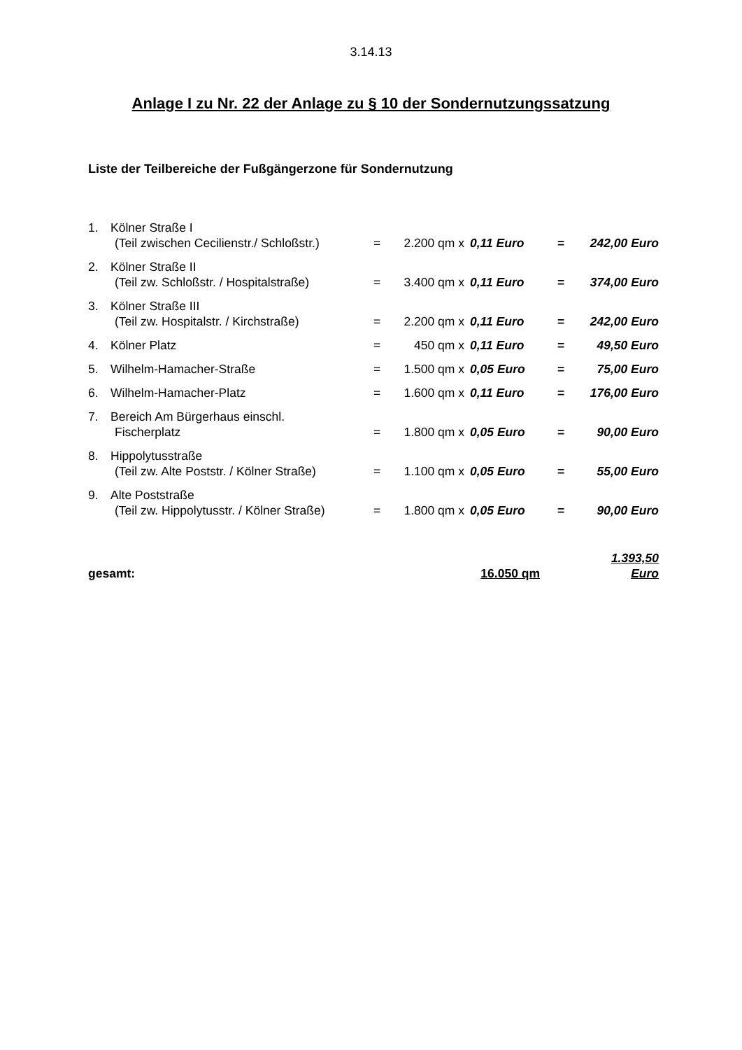3.14.13
Anlage I zu Nr. 22 der Anlage zu § 10 der Sondernutzungssatzung
Liste der Teilbereiche der Fußgängerzone für Sondernutzung
| 1. | Kölner Straße I | | | | | |
| | (Teil zwischen Cecilienstr./ Schloßstr.) | = | 2.200 qm x | 0,11 Euro | = | 242,00 Euro |
| 2. | Kölner Straße II | | | | | |
| | (Teil zw. Schloßstr. / Hospitalstraße) | = | 3.400 qm x | 0,11 Euro | = | 374,00 Euro |
| 3. | Kölner Straße III | | | | | |
| | (Teil zw. Hospitalstr. / Kirchstraße) | = | 2.200 qm x | 0,11 Euro | = | 242,00 Euro |
| 4. | Kölner Platz | = | 450 qm x | 0,11 Euro | = | 49,50 Euro |
| 5. | Wilhelm-Hamacher-Straße | = | 1.500 qm x | 0,05 Euro | = | 75,00 Euro |
| 6. | Wilhelm-Hamacher-Platz | = | 1.600 qm x | 0,11 Euro | = | 176,00 Euro |
| 7. | Bereich Am Bürgerhaus einschl. | | | | | |
| | Fischerplatz | = | 1.800 qm x | 0,05 Euro | = | 90,00 Euro |
| 8. | Hippolytusstraße | | | | | |
| | (Teil zw. Alte Poststr. / Kölner Straße) | = | 1.100 qm x | 0,05 Euro | = | 55,00 Euro |
| 9. | Alte Poststraße | | | | | |
| | (Teil zw. Hippolytusstr. / Kölner Straße) | = | 1.800 qm x | 0,05 Euro | = | 90,00 Euro |
| gesamt: | | | 16.050 qm | | | 1.393,50 Euro |